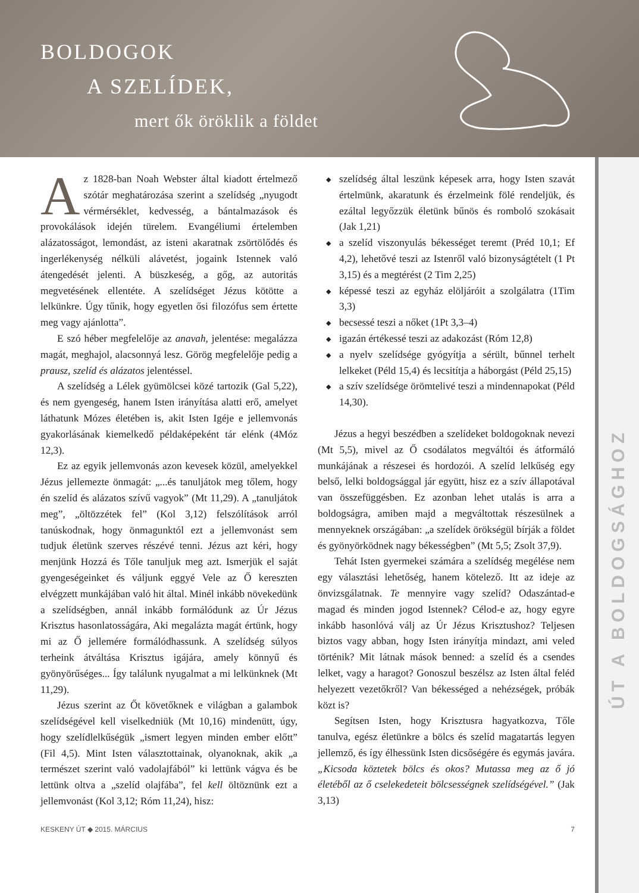BOLDOGOK
A SZELÍDEK,
mert ők öröklik a földet
ÚT A BOLDOGSÁGHOZ
Az 1828-ban Noah Webster által kiadott értelmező szótár meghatározása szerint a szelídség „nyugodt vérmérséklet, kedvesség, a bántalmazások és provokálások idején türelem. Evangéliumi értelemben alázatosságot, lemondást, az isteni akaratnak zsörtölődés és ingerlékenység nélküli alávetést, jogaink Istennek való átengedését jelenti. A büszkeség, a gőg, az autoritás megvetésének ellentéte. A szelídséget Jézus kötötte a lelkünkre. Úgy tűnik, hogy egyetlen ősi filozófus sem értette meg vagy ajánlotta”.
E szó héber megfelelője az anavah, jelentése: megalázza magát, meghajol, alacsonnyá lesz. Görög megfelelője pedig a prausz, szelíd és alázatos jelentéssel.
A szelídség a Lélek gyümölcsei közé tartozik (Gal 5,22), és nem gyengeség, hanem Isten irányítása alatti erő, amelyet láthatunk Mózes életében is, akit Isten Igéje e jellemvonás gyakorlásának kiemelkedő példaképeként tár elénk (4Móz 12,3).
Ez az egyik jellemvonás azon kevesek közül, amelyekkel Jézus jellemezte önmagát: „...és tanuljátok meg tőlem, hogy én szelíd és alázatos szívű vagyok” (Mt 11,29). A „tanuljátok meg”, „öltözzétek fel” (Kol 3,12) felszólítások arról tanúskodnak, hogy önmagunktól ezt a jellemvonást sem tudjuk életünk szerves részévé tenni. Jézus azt kéri, hogy menjünk Hozzá és Tőle tanuljuk meg azt. Ismerjük el saját gyengeségeinket és váljunk eggyé Vele az Ő kereszten elvégzett munkájában való hit által. Minél inkább növekedünk a szelídségben, annál inkább formálódunk az Úr Jézus Krisztus hasonlatosságára, Aki megalázta magát értünk, hogy mi az Ő jellemére formálódhassunk. A szelídség súlyos terheink átváltása Krisztus igájára, amely könnyű és gyönyörűséges... Így találunk nyugalmat a mi lelkünknek (Mt 11,29).
Jézus szerint az Őt követőknek e világban a galambok szelídségével kell viselkedniük (Mt 10,16) mindenütt, úgy, hogy szelídlelkűségük „ismert legyen minden ember előtt” (Fil 4,5). Mint Isten választottainak, olyanoknak, akik „a természet szerint való vadolajfából” ki lettünk vágva és be lettünk oltva a „szelíd olajfába”, fel kell öltöznünk ezt a jellemvonást (Kol 3,12; Róm 11,24), hisz:
◆ szelídség által leszünk képesek arra, hogy Isten szavát értelmünk, akaratunk és érzelmeink fölé rendeljük, és ezáltal legyőzzük életünk bűnös és romboló szokásait (Jak 1,21)
◆ a szelíd viszonyulás békességet teremt (Préd 10,1; Ef 4,2), lehetővé teszi az Istenről való bizonyságtételt (1 Pt 3,15) és a megtérést (2 Tim 2,25)
◆ képessé teszi az egyház elöljáróit a szolgálatra (1Tim 3,3)
◆ becsessé teszi a nőket (1Pt 3,3–4)
◆ igazán értékessé teszi az adakozást (Róm 12,8)
◆ a nyelv szelídsége gyógyítja a sérült, bűnnel terhelt lelkeket (Péld 15,4) és lecsitítja a háborgást (Péld 25,15)
◆ a szív szelídsége örömtelivé teszi a mindennapokat (Péld 14,30).
Jézus a hegyi beszédben a szelídeket boldogoknak nevezi (Mt 5,5), mivel az Ő csodálatos megváltói és átformáló munkájának a részesei és hordozói. A szelíd lelkűség egy belső, lelki boldogsággal jár együtt, hisz ez a szív állapotával van összefüggésben. Ez azonban lehet utalás is arra a boldogságra, amiben majd a megváltottak részesülnek a mennyeknek országában: „a szelídek örökségül bírják a földet és gyönyörködnek nagy békességben” (Mt 5,5; Zsolt 37,9).
Tehát Isten gyermekei számára a szelídség megélése nem egy választási lehetőség, hanem kötelező. Itt az ideje az önvizsgálatnak. Te mennyire vagy szelíd? Odaszántad-e magad és minden jogod Istennek? Célod-e az, hogy egyre inkább hasonlóvá válj az Úr Jézus Krisztushoz? Teljesen biztos vagy abban, hogy Isten irányítja mindazt, ami veled történik? Mit látnak mások benned: a szelíd és a csendes lelket, vagy a haragot? Gonoszul beszélsz az Isten által feléd helyezett vezetőkről? Van békességed a nehézségek, próbák közt is?
Segítsen Isten, hogy Krisztusra hagyatkozva, Tőle tanulva, egész életünkre a bölcs és szelíd magatartás legyen jellemző, és így élhessünk Isten dicsőségére és egymás javára. „Kicsoda köztetek bölcs és okos? Mutassa meg az ő jó életéből az ő cselekedeteit bölcsességnek szelídségével.” (Jak 3,13)
KESKENY ÚT ◆ 2015. MÁRCIUS 7